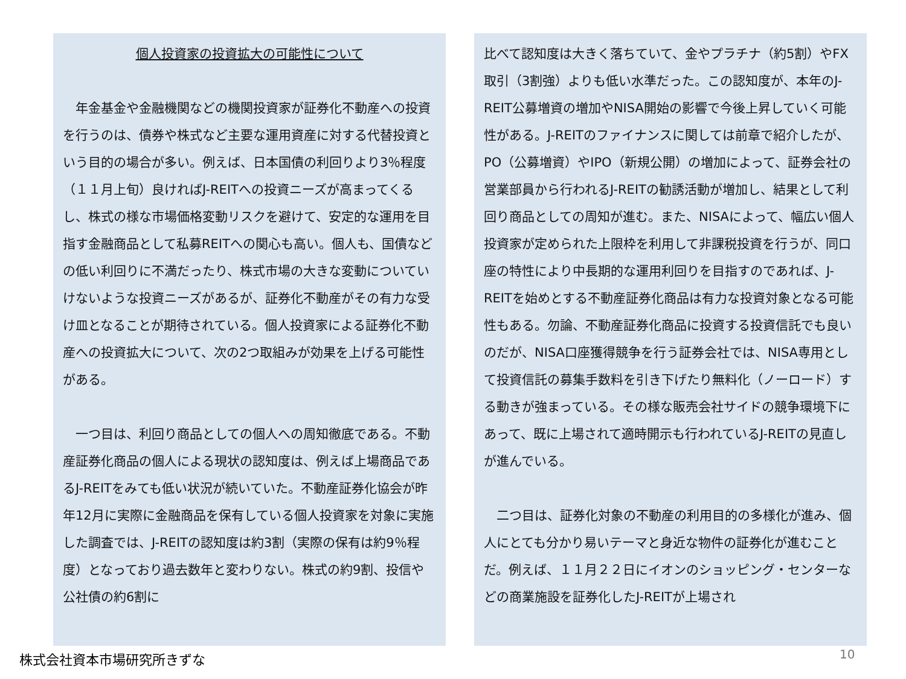個人投資家の投資拡大の可能性について
　年金基金や金融機関などの機関投資家が証券化不動産への投資を行うのは、債券や株式など主要な運用資産に対する代替投資という目的の場合が多い。例えば、日本国債の利回りより3％程度（１１月上旬）良ければJ-REITへの投資ニーズが高まってくるし、株式の様な市場価格変動リスクを避けて、安定的な運用を目指す金融商品として私募REITへの関心も高い。個人も、国債などの低い利回りに不満だったり、株式市場の大きな変動についていけないような投資ニーズがあるが、証券化不動産がその有力な受け皿となることが期待されている。個人投資家による証券化不動産への投資拡大について、次の2つ取組みが効果を上げる可能性がある。
　一つ目は、利回り商品としての個人への周知徹底である。不動産証券化商品の個人による現状の認知度は、例えば上場商品であるJ-REITをみても低い状況が続いていた。不動産証券化協会が昨年12月に実際に金融商品を保有している個人投資家を対象に実施した調査では、J-REITの認知度は約3割（実際の保有は約9％程度）となっており過去数年と変わりない。株式の約9割、投信や公社債の約6割に
比べて認知度は大きく落ちていて、金やプラチナ（約5割）やFX取引（3割強）よりも低い水準だった。この認知度が、本年のJ-REIT公募増資の増加やNISA開始の影響で今後上昇していく可能性がある。J-REITのファイナンスに関しては前章で紹介したが、PO（公募増資）やIPO（新規公開）の増加によって、証券会社の営業部員から行われるJ-REITの勧誘活動が増加し、結果として利回り商品としての周知が進む。また、NISAによって、幅広い個人投資家が定められた上限枠を利用して非課税投資を行うが、同口座の特性により中長期的な運用利回りを目指すのであれば、J-REITを始めとする不動産証券化商品は有力な投資対象となる可能性もある。勿論、不動産証券化商品に投資する投資信託でも良いのだが、NISA口座獲得競争を行う証券会社では、NISA専用として投資信託の募集手数料を引き下げたり無料化（ノーロード）する動きが強まっている。その様な販売会社サイドの競争環境下にあって、既に上場されて適時開示も行われているJ-REITの見直しが進んでいる。
　二つ目は、証券化対象の不動産の利用目的の多様化が進み、個人にとても分かり易いテーマと身近な物件の証券化が進むことだ。例えば、１１月２２日にイオンのショッピング・センターなどの商業施設を証券化したJ-REITが上場され
株式会社資本市場研究所きずな 10